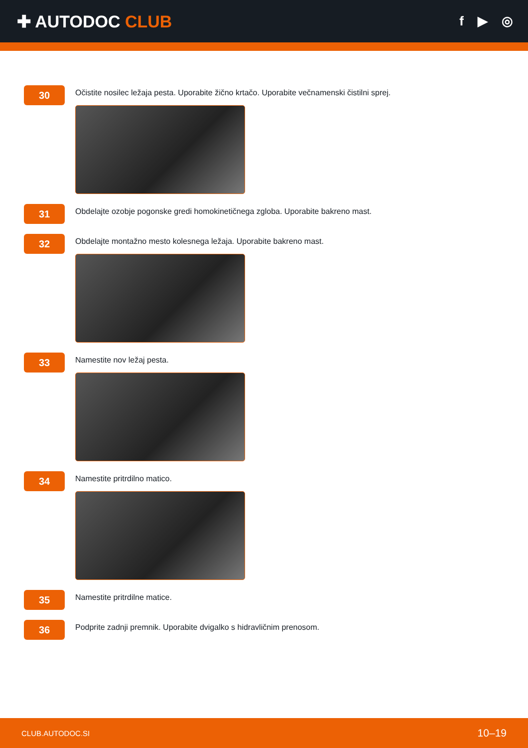✚ AUTODOC CLUB
f ▶ ◎
30
Očistite nosilec ležaja pesta. Uporabite žično krtačo. Uporabite večnamenski čistilni sprej.
31
Obdelajte ozobje pogonske gredi homokinetičnega zgloba. Uporabite bakreno mast.
32
Obdelajte montažno mesto kolesnega ležaja. Uporabite bakreno mast.
33
Namestite nov ležaj pesta.
34
Namestite pritrdilno matico.
35
Namestite pritrdilne matice.
36
Podprite zadnji premnik. Uporabite dvigalko s hidravličnim prenosom.
CLUB.AUTODOC.SI 10–19